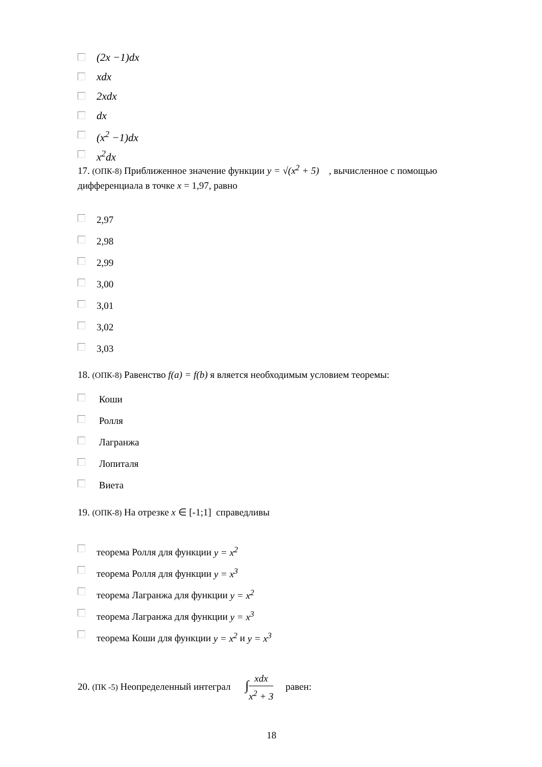(2x −1)dx
xdx
2xdx
dx
(x<sup>2</sup> −1)dx
x<sup>2</sup>dx
17. (ОПК-8) Приближенное значение функции y = √(x<sup>2</sup> + 5) , вычисленное с помощью дифференциала в точке x = 1,97, равно
2,97
2,98
2,99
3,00
3,01
3,02
3,03
18. (ОПК-8) Равенство f(a) = f(b) я вляется необходимым условием теоремы:
Коши
Ролля
Лагранжа
Лопиталя
Виета
19. (ОПК-8) На отрезке x ∈ [-1;1] справедливы
теорема Ролля для функции y = x<sup>2</sup>
теорема Ролля для функции y = x<sup>3</sup>
теорема Лагранжа для функции y = x<sup>2</sup>
теорема Лагранжа для функции y = x<sup>3</sup>
теорема Коши для функции y = x<sup>2</sup> и y = x<sup>3</sup>
20. (ПК -5) Неопределенный интеграл ∫xdx x<sup>2</sup> + 3 равен:
18